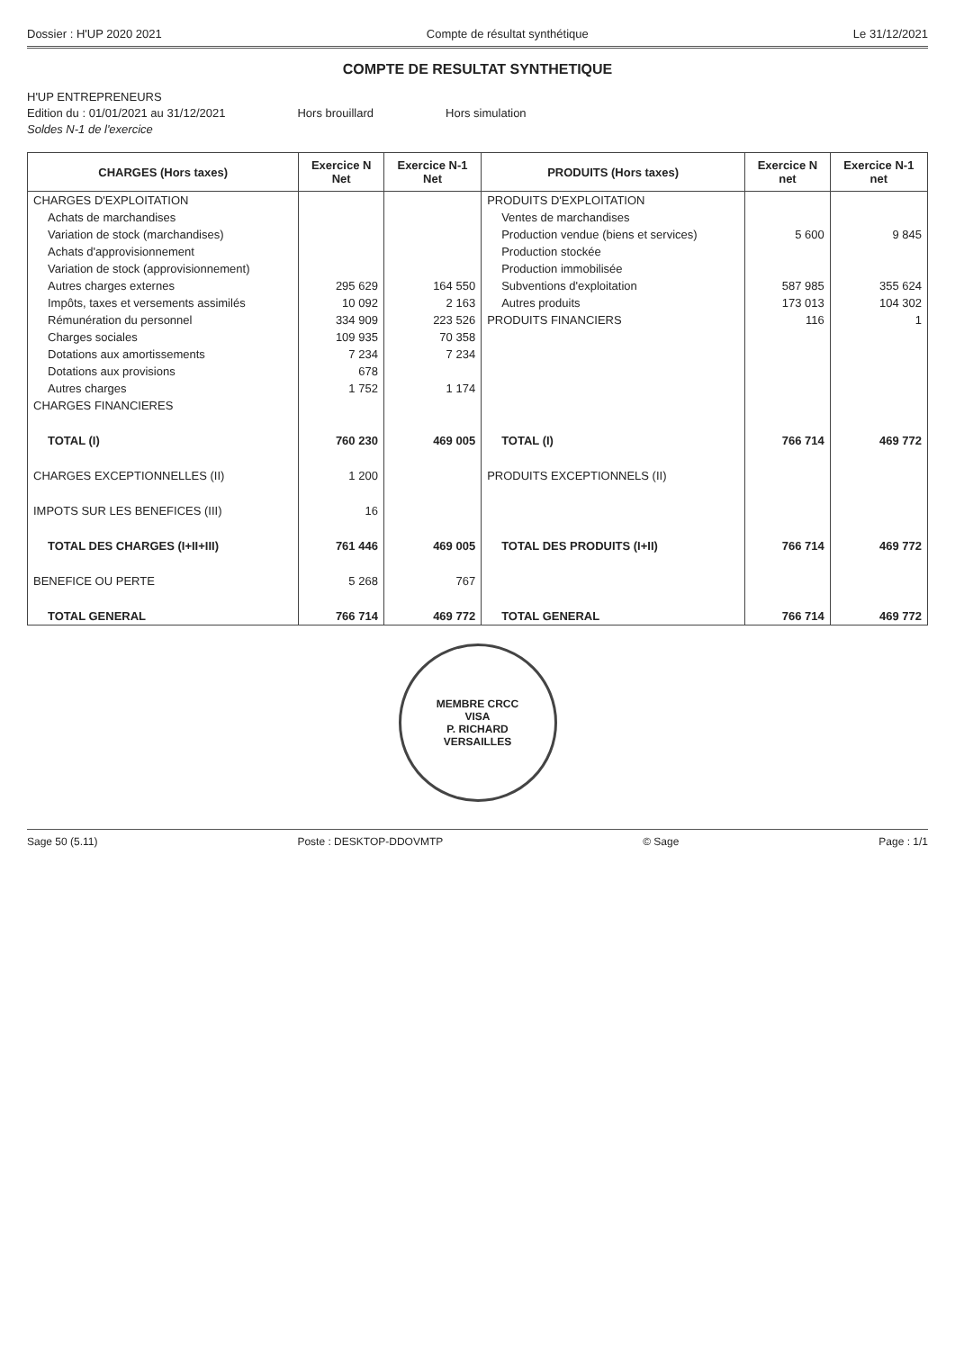Dossier : H'UP 2020 2021 Compte de résultat synthétique Le 31/12/2021
COMPTE DE RESULTAT SYNTHETIQUE
H'UP ENTREPRENEURS
Edition du : 01/01/2021 au 31/12/2021
Hors brouillard Hors simulation
Soldes N-1 de l'exercice
| CHARGES (Hors taxes) | Exercice N Net | Exercice N-1 Net | PRODUITS (Hors taxes) | Exercice N net | Exercice N-1 net |
| --- | --- | --- | --- | --- | --- |
| CHARGES D'EXPLOITATION | | | PRODUITS D'EXPLOITATION | | |
| Achats de marchandises | | | Ventes de marchandises | | |
| Variation de stock (marchandises) | | | Production vendue (biens et services) | 5 600 | 9 845 |
| Achats d'approvisionnement | | | Production stockée | | |
| Variation de stock (approvisionnement) | | | Production immobilisée | | |
| Autres charges externes | 295 629 | 164 550 | Subventions d'exploitation | 587 985 | 355 624 |
| Impôts, taxes et versements assimilés | 10 092 | 2 163 | Autres produits | 173 013 | 104 302 |
| Rémunération du personnel | 334 909 | 223 526 | PRODUITS FINANCIERS | 116 | 1 |
| Charges sociales | 109 935 | 70 358 | | | |
| Dotations aux amortissements | 7 234 | 7 234 | | | |
| Dotations aux provisions | 678 | | | | |
| Autres charges | 1 752 | 1 174 | | | |
| CHARGES FINANCIERES | | | | | |
| TOTAL (I) | 760 230 | 469 005 | TOTAL (I) | 766 714 | 469 772 |
| CHARGES EXCEPTIONNELLES (II) | 1 200 | | PRODUITS EXCEPTIONNELS (II) | | |
| IMPOTS SUR LES BENEFICES (III) | 16 | | | | |
| TOTAL DES CHARGES (I+II+III) | 761 446 | 469 005 | TOTAL DES PRODUITS (I+II) | 766 714 | 469 772 |
| BENEFICE OU PERTE | 5 268 | 767 | | | |
| TOTAL GENERAL | 766 714 | 469 772 | TOTAL GENERAL | 766 714 | 469 772 |
MEMBRE CRCC
VISA
P. RICHARD
VERSAILLES
Sage 50 (5.11) Poste : DESKTOP-DDOVMTP © Sage Page : 1/1